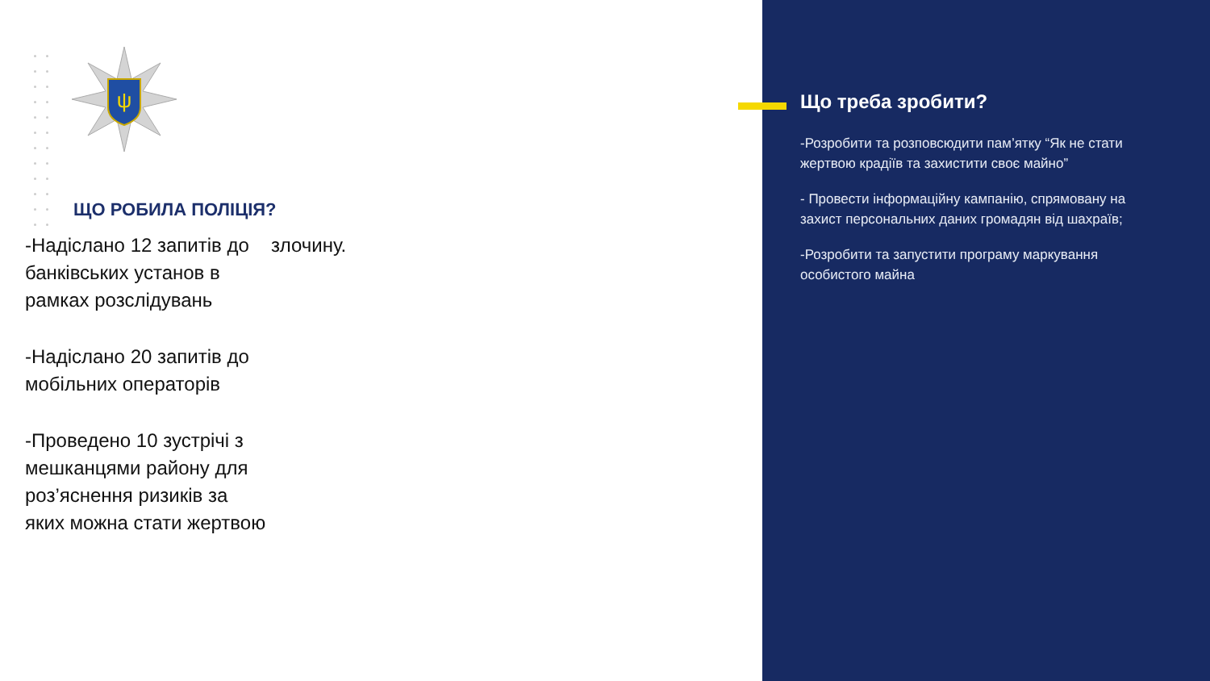ψ
ЩО РОБИЛА ПОЛІЦІЯ?
-Надіслано 12 запитів до банківських установ в рамках розслідувань
-Надіслано 20 запитів до мобільних операторів
-Проведено 10 зустрічі з мешканцями району для роз’яснення ризиків за яких можна стати жертвою
злочину.
Що треба зробити?
-Розробити та розповсюдити пам’ятку “Як не стати жертвою крадіїв та захистити своє майно”
- Провести інформаційну кампанію, спрямовану на захист персональних даних громадян від шахраїв;
-Розробити та запустити програму маркування особистого майна